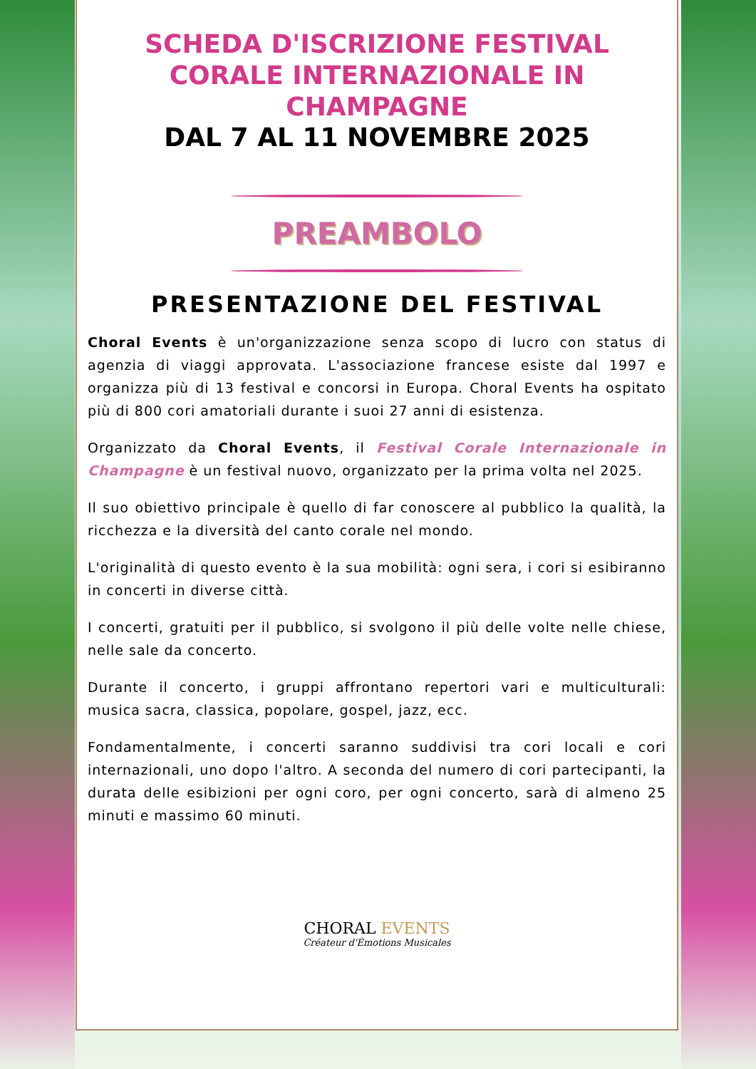SCHEDA D'ISCRIZIONE FESTIVAL CORALE INTERNAZIONALE IN CHAMPAGNE
DAL 7 AL 11 NOVEMBRE 2025
PREAMBOLO
PRESENTAZIONE DEL FESTIVAL
Choral Events è un'organizzazione senza scopo di lucro con status di agenzia di viaggi approvata. L'associazione francese esiste dal 1997 e organizza più di 13 festival e concorsi in Europa. Choral Events ha ospitato più di 800 cori amatoriali durante i suoi 27 anni di esistenza.
Organizzato da Choral Events, il Festival Corale Internazionale in Champagne è un festival nuovo, organizzato per la prima volta nel 2025.
Il suo obiettivo principale è quello di far conoscere al pubblico la qualità, la ricchezza e la diversità del canto corale nel mondo.
L'originalità di questo evento è la sua mobilità: ogni sera, i cori si esibiranno in concerti in diverse città.
I concerti, gratuiti per il pubblico, si svolgono il più delle volte nelle chiese, nelle sale da concerto.
Durante il concerto, i gruppi affrontano repertori vari e multiculturali: musica sacra, classica, popolare, gospel, jazz, ecc.
Fondamentalmente, i concerti saranno suddivisi tra cori locali e cori internazionali, uno dopo l'altro. A seconda del numero di cori partecipanti, la durata delle esibizioni per ogni coro, per ogni concerto, sarà di almeno 25 minuti e massimo 60 minuti.
CHORAL EVENTS
Créateur d'Émotions Musicales